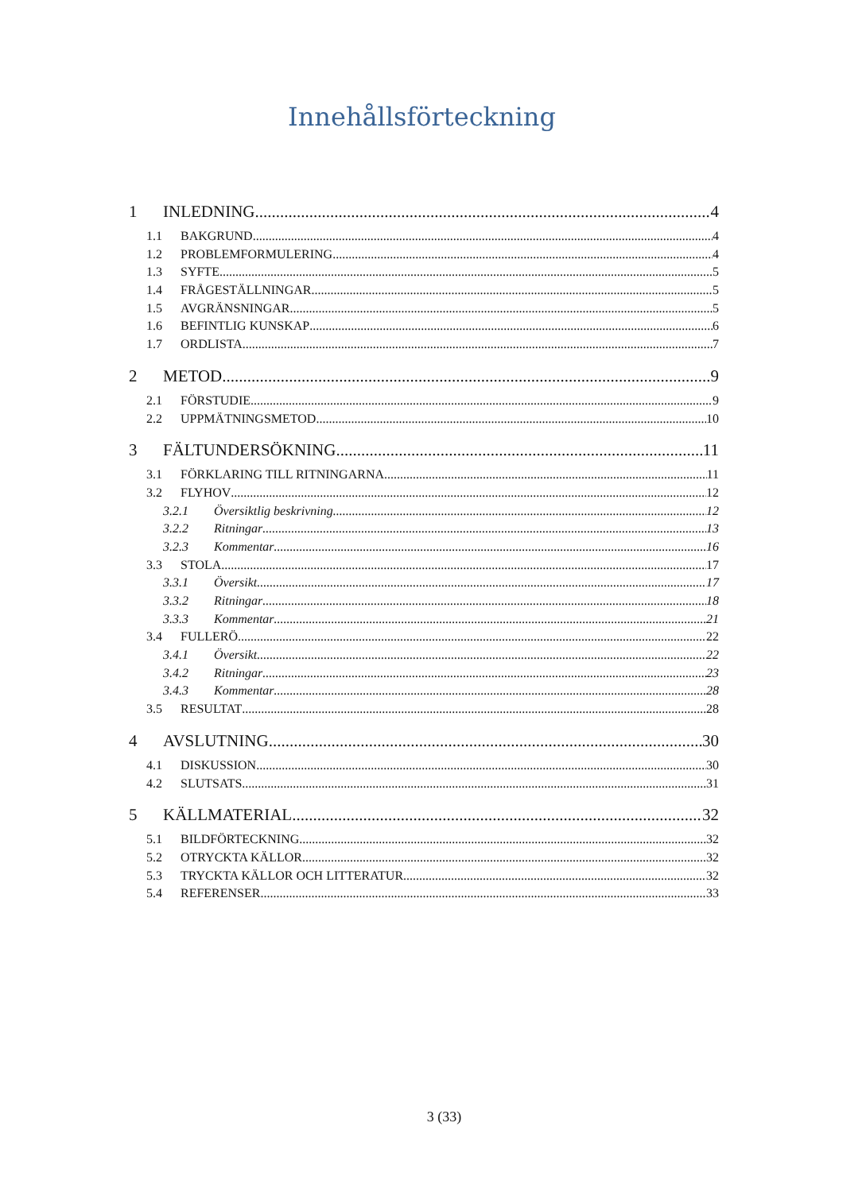Innehållsförteckning
1 INLEDNING 4
1.1 BAKGRUND 4
1.2 PROBLEMFORMULERING 4
1.3 SYFTE 5
1.4 FRÅGESTÄLLNINGAR 5
1.5 AVGRÄNSNINGAR 5
1.6 BEFINTLIG KUNSKAP 6
1.7 ORDLISTA 7
2 METOD 9
2.1 FÖRSTUDIE 9
2.2 UPPMÄTNINGSMETOD 10
3 FÄLTUNDERSÖKNING 11
3.1 FÖRKLARING TILL RITNINGARNA 11
3.2 FLYHOV 12
3.2.1 Översiktlig beskrivning 12
3.2.2 Ritningar 13
3.2.3 Kommentar 16
3.3 STOLA 17
3.3.1 Översikt 17
3.3.2 Ritningar 18
3.3.3 Kommentar 21
3.4 FULLERÖ 22
3.4.1 Översikt 22
3.4.2 Ritningar 23
3.4.3 Kommentar 28
3.5 RESULTAT 28
4 AVSLUTNING 30
4.1 DISKUSSION 30
4.2 SLUTSATS 31
5 KÄLLMATERIAL 32
5.1 BILDFÖRTECKNING 32
5.2 OTRYCKTA KÄLLOR 32
5.3 TRYCKTA KÄLLOR OCH LITTERATUR 32
5.4 REFERENSER 33
3 (33)